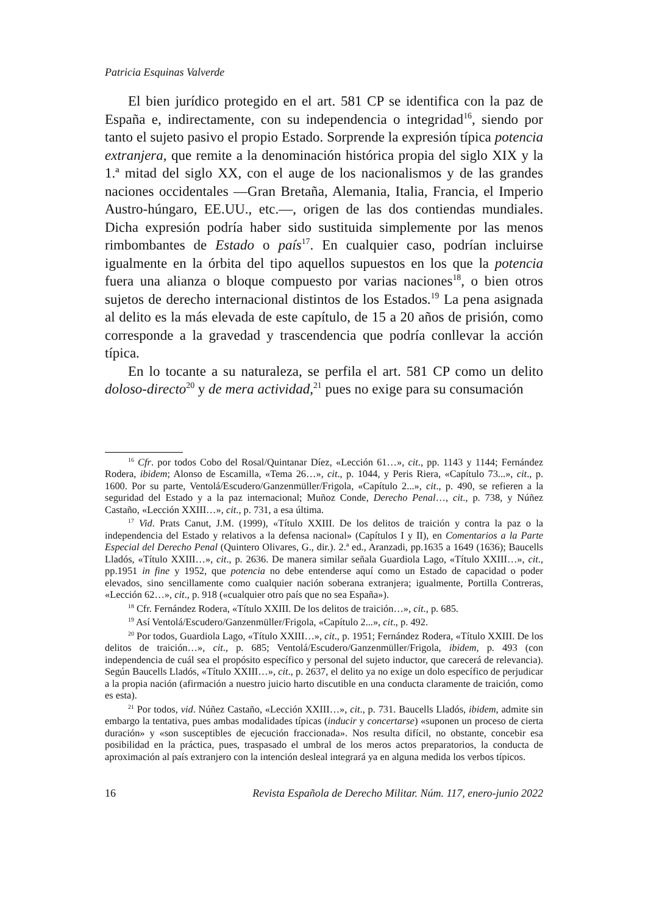Patricia Esquinas Valverde
El bien jurídico protegido en el art. 581 CP se identifica con la paz de España e, indirectamente, con su independencia o integridad<sup>16</sup>, siendo por tanto el sujeto pasivo el propio Estado. Sorprende la expresión típica potencia extranjera, que remite a la denominación histórica propia del siglo XIX y la 1.ª mitad del siglo XX, con el auge de los nacionalismos y de las grandes naciones occidentales —Gran Bretaña, Alemania, Italia, Francia, el Imperio Austro-húngaro, EE.UU., etc.—, origen de las dos contiendas mundiales. Dicha expresión podría haber sido sustituida simplemente por las menos rimbombantes de Estado o país<sup>17</sup>. En cualquier caso, podrían incluirse igualmente en la órbita del tipo aquellos supuestos en los que la potencia fuera una alianza o bloque compuesto por varias naciones<sup>18</sup>, o bien otros sujetos de derecho internacional distintos de los Estados.<sup>19</sup> La pena asignada al delito es la más elevada de este capítulo, de 15 a 20 años de prisión, como corresponde a la gravedad y trascendencia que podría conllevar la acción típica.
En lo tocante a su naturaleza, se perfila el art. 581 CP como un delito doloso-directo<sup>20</sup> y de mera actividad,<sup>21</sup> pues no exige para su consumación
<sup>16</sup> Cfr. por todos Cobo del Rosal/Quintanar Díez, «Lección 61…», cit., pp. 1143 y 1144; Fernández Rodera, ibidem; Alonso de Escamilla, «Tema 26…», cit., p. 1044, y Peris Riera, «Capítulo 73...», cit., p. 1600. Por su parte, Ventolá/Escudero/Ganzenmüller/Frigola, «Capítulo 2...», cit., p. 490, se refieren a la seguridad del Estado y a la paz internacional; Muñoz Conde, Derecho Penal…, cit., p. 738, y Núñez Castaño, «Lección XXIII…», cit., p. 731, a esa última.
<sup>17</sup> Vid. Prats Canut, J.M. (1999), «Título XXIII. De los delitos de traición y contra la paz o la independencia del Estado y relativos a la defensa nacional» (Capítulos I y II), en Comentarios a la Parte Especial del Derecho Penal (Quintero Olivares, G., dir.). 2.ª ed., Aranzadi, pp.1635 a 1649 (1636); Baucells Lladós, «Título XXIII…», cit., p. 2636. De manera similar señala Guardiola Lago, «Título XXIII…», cit., pp.1951 in fine y 1952, que potencia no debe entenderse aquí como un Estado de capacidad o poder elevados, sino sencillamente como cualquier nación soberana extranjera; igualmente, Portilla Contreras, «Lección 62…», cit., p. 918 («cualquier otro país que no sea España»).
<sup>18</sup> Cfr. Fernández Rodera, «Título XXIII. De los delitos de traición…», cit., p. 685.
<sup>19</sup> Así Ventolá/Escudero/Ganzenmüller/Frigola, «Capítulo 2...», cit., p. 492.
<sup>20</sup> Por todos, Guardiola Lago, «Título XXIII…», cit., p. 1951; Fernández Rodera, «Título XXIII. De los delitos de traición…», cit., p. 685; Ventolá/Escudero/Ganzenmüller/Frigola, ibidem, p. 493 (con independencia de cuál sea el propósito específico y personal del sujeto inductor, que carecerá de relevancia). Según Baucells Lladós, «Título XXIII…», cit., p. 2637, el delito ya no exige un dolo específico de perjudicar a la propia nación (afirmación a nuestro juicio harto discutible en una conducta claramente de traición, como es esta).
<sup>21</sup> Por todos, vid. Núñez Castaño, «Lección XXIII…», cit., p. 731. Baucells Lladós, ibidem, admite sin embargo la tentativa, pues ambas modalidades típicas (inducir y concertarse) «suponen un proceso de cierta duración» y «son susceptibles de ejecución fraccionada». Nos resulta difícil, no obstante, concebir esa posibilidad en la práctica, pues, traspasado el umbral de los meros actos preparatorios, la conducta de aproximación al país extranjero con la intención desleal integrará ya en alguna medida los verbos típicos.
16 Revista Española de Derecho Militar. Núm. 117, enero-junio 2022